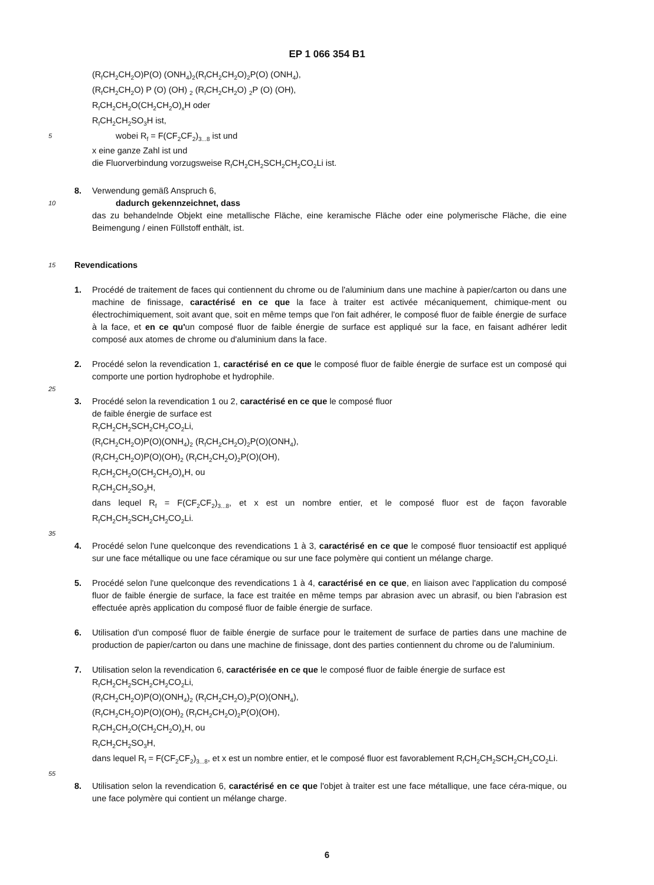EP 1 066 354 B1
(R<sub>f</sub>CH<sub>2</sub>CH<sub>2</sub>O)P(O) (ONH<sub>4</sub>)<sub>2</sub>(R<sub>f</sub>CH<sub>2</sub>CH<sub>2</sub>O)<sub>2</sub>P(O) (ONH<sub>4</sub>),
(R<sub>f</sub>CH<sub>2</sub>CH<sub>2</sub>O) P (O) (OH) <sub>2</sub> (R<sub>f</sub>CH<sub>2</sub>CH<sub>2</sub>O) <sub>2</sub>P (O) (OH),
R<sub>f</sub>CH<sub>2</sub>CH<sub>2</sub>O(CH<sub>2</sub>CH<sub>2</sub>O)<sub>x</sub>H oder
R<sub>f</sub>CH<sub>2</sub>CH<sub>2</sub>SO<sub>3</sub>H ist,
5 wobei R<sub>f</sub> = F(CF<sub>2</sub>CF<sub>2</sub>)<sub>3...8</sub> ist und
x eine ganze Zahl ist und
die Fluorverbindung vorzugsweise R<sub>f</sub>CH<sub>2</sub>CH<sub>2</sub>SCH<sub>2</sub>CH<sub>2</sub>CO<sub>2</sub>Li ist.
8. Verwendung gemäß Anspruch 6,
10 dadurch gekennzeichnet, dass
das zu behandelnde Objekt eine metallische Fläche, eine keramische Fläche oder eine polymerische Fläche, die eine Beimengung / einen Füllstoff enthält, ist.
15 Revendications
1. Procédé de traitement de faces qui contiennent du chrome ou de l'aluminium dans une machine à papier/carton ou dans une machine de finissage, caractérisé en ce que la face à traiter est activée mécaniquement, chimique-ment ou électrochimiquement, soit avant que, soit en même temps que l'on fait adhérer, le composé fluor de faible énergie de surface à la face, et en ce qu'un composé fluor de faible énergie de surface est appliqué sur la face, en faisant adhérer ledit composé aux atomes de chrome ou d'aluminium dans la face.
2. Procédé selon la revendication 1, caractérisé en ce que le composé fluor de faible énergie de surface est un composé qui comporte une portion hydrophobe et hydrophile.
25
3. Procédé selon la revendication 1 ou 2, caractérisé en ce que le composé fluor
de faible énergie de surface est
R<sub>f</sub>CH<sub>2</sub>CH<sub>2</sub>SCH<sub>2</sub>CH<sub>2</sub>CO<sub>2</sub>Li,
(R<sub>f</sub>CH<sub>2</sub>CH<sub>2</sub>O)P(O)(ONH<sub>4</sub>)<sub>2</sub> (R<sub>f</sub>CH<sub>2</sub>CH<sub>2</sub>O)<sub>2</sub>P(O)(ONH<sub>4</sub>),
(R<sub>f</sub>CH<sub>2</sub>CH<sub>2</sub>O)P(O)(OH)<sub>2</sub> (R<sub>f</sub>CH<sub>2</sub>CH<sub>2</sub>O)<sub>2</sub>P(O)(OH),
R<sub>f</sub>CH<sub>2</sub>CH<sub>2</sub>O(CH<sub>2</sub>CH<sub>2</sub>O)<sub>x</sub>H, ou
R<sub>f</sub>CH<sub>2</sub>CH<sub>2</sub>SO<sub>3</sub>H,
dans lequel R<sub>f</sub> = F(CF<sub>2</sub>CF<sub>2</sub>)<sub>3...8</sub>, et x est un nombre entier, et le composé fluor est de façon favorable R<sub>f</sub>CH<sub>2</sub>CH<sub>2</sub>SCH<sub>2</sub>CH<sub>2</sub>CO<sub>2</sub>Li.
35
4. Procédé selon l'une quelconque des revendications 1 à 3, caractérisé en ce que le composé fluor tensioactif est appliqué sur une face métallique ou une face céramique ou sur une face polymère qui contient un mélange charge.
5. Procédé selon l'une quelconque des revendications 1 à 4, caractérisé en ce que, en liaison avec l'application du composé fluor de faible énergie de surface, la face est traitée en même temps par abrasion avec un abrasif, ou bien l'abrasion est effectuée après application du composé fluor de faible énergie de surface.
6. Utilisation d'un composé fluor de faible énergie de surface pour le traitement de surface de parties dans une machine de production de papier/carton ou dans une machine de finissage, dont des parties contiennent du chrome ou de l'aluminium.
7. Utilisation selon la revendication 6, caractérisée en ce que le composé fluor de faible énergie de surface est
R<sub>f</sub>CH<sub>2</sub>CH<sub>2</sub>SCH<sub>2</sub>CH<sub>2</sub>CO<sub>2</sub>Li,
(R<sub>f</sub>CH<sub>2</sub>CH<sub>2</sub>O)P(O)(ONH<sub>4</sub>)<sub>2</sub> (R<sub>f</sub>CH<sub>2</sub>CH<sub>2</sub>O)<sub>2</sub>P(O)(ONH<sub>4</sub>),
(R<sub>f</sub>CH<sub>2</sub>CH<sub>2</sub>O)P(O)(OH)<sub>2</sub> (R<sub>f</sub>CH<sub>2</sub>CH<sub>2</sub>O)<sub>2</sub>P(O)(OH),
R<sub>f</sub>CH<sub>2</sub>CH<sub>2</sub>O(CH<sub>2</sub>CH<sub>2</sub>O)<sub>x</sub>H, ou
R<sub>f</sub>CH<sub>2</sub>CH<sub>2</sub>SO<sub>3</sub>H,
dans lequel R<sub>f</sub> = F(CF<sub>2</sub>CF<sub>2</sub>)<sub>3...8</sub>, et x est un nombre entier, et le composé fluor est favorablement R<sub>f</sub>CH<sub>2</sub>CH<sub>2</sub>SCH<sub>2</sub>CH<sub>2</sub>CO<sub>2</sub>Li.
55
8. Utilisation selon la revendication 6, caractérisé en ce que l'objet à traiter est une face métallique, une face céra-mique, ou une face polymère qui contient un mélange charge.
6